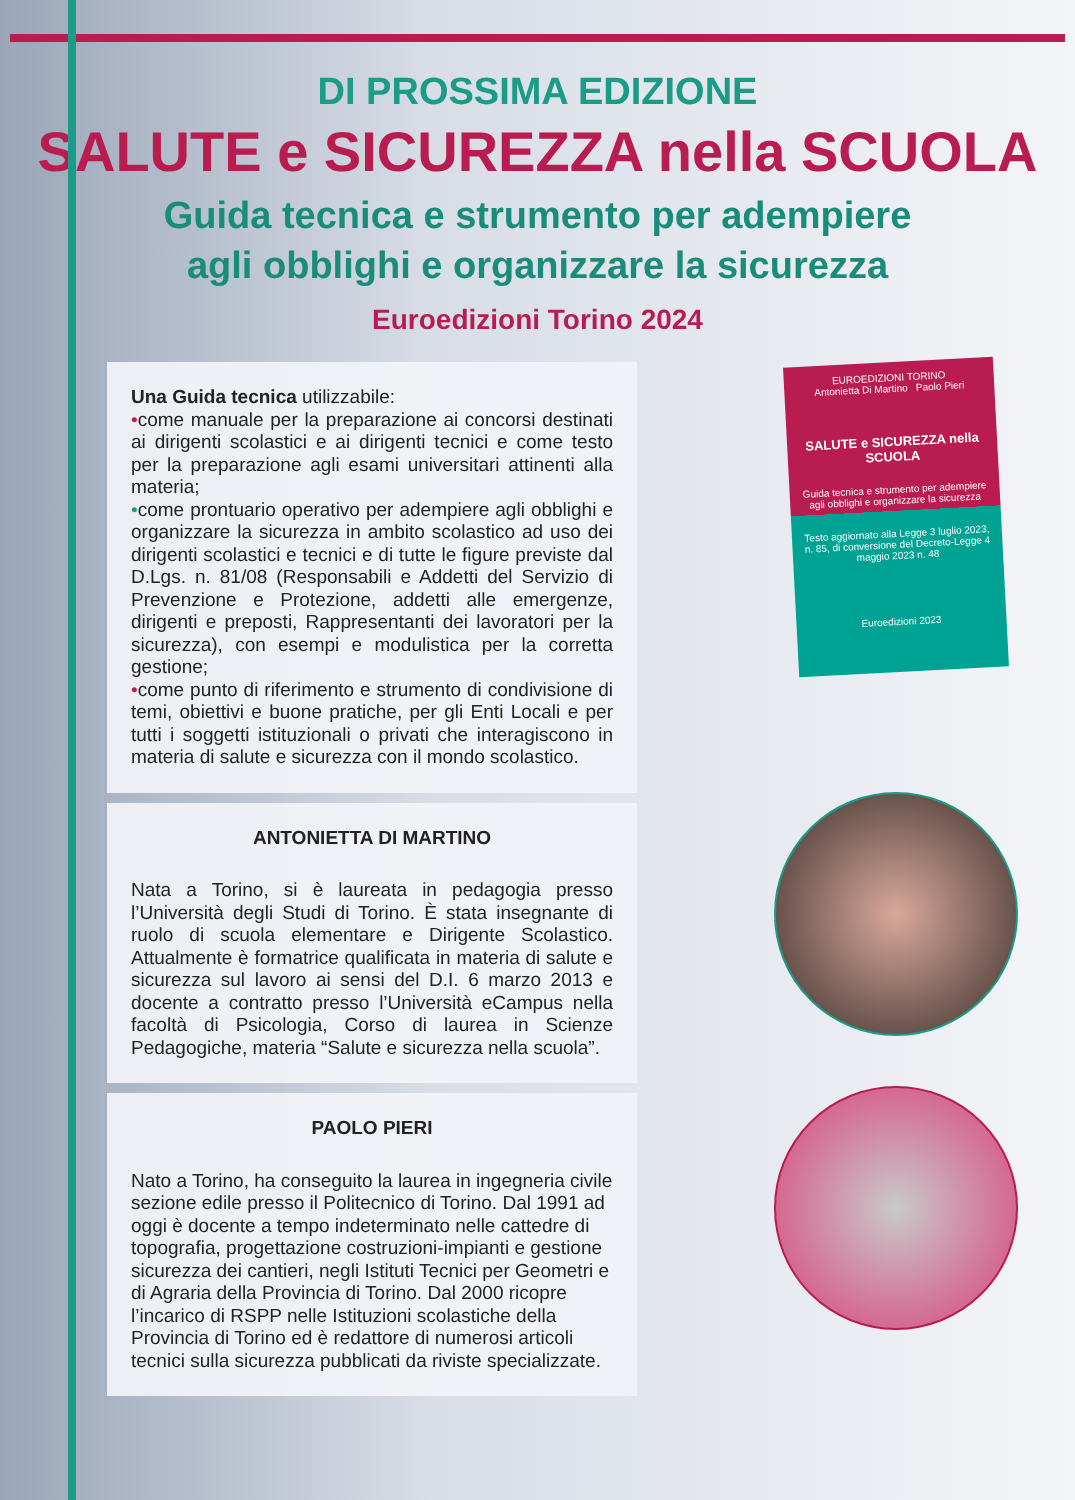DI PROSSIMA EDIZIONE
SALUTE e SICUREZZA nella SCUOLA
Guida tecnica e strumento per adempiere
agli obblighi e organizzare la sicurezza
Euroedizioni Torino 2024
Una Guida tecnica utilizzabile:
•come manuale per la preparazione ai concorsi destinati ai dirigenti scolastici e ai dirigenti tecnici e come testo per la preparazione agli esami universitari attinenti alla materia;
•come prontuario operativo per adempiere agli obblighi e organizzare la sicurezza in ambito scolastico ad uso dei dirigenti scolastici e tecnici e di tutte le figure previste dal D.Lgs. n. 81/08 (Responsabili e Addetti del Servizio di Prevenzione e Protezione, addetti alle emergenze, dirigenti e preposti, Rappresentanti dei lavoratori per la sicurezza), con esempi e modulistica per la corretta gestione;
•come punto di riferimento e strumento di condivisione di temi, obiettivi e buone pratiche, per gli Enti Locali e per tutti i soggetti istituzionali o privati che interagiscono in materia di salute e sicurezza con il mondo scolastico.
ANTONIETTA DI MARTINO
Nata a Torino, si è laureata in pedagogia presso l’Università degli Studi di Torino. È stata insegnante di ruolo di scuola elementare e Dirigente Scolastico. Attualmente è formatrice qualificata in materia di salute e sicurezza sul lavoro ai sensi del D.I. 6 marzo 2013 e docente a contratto presso l’Università eCampus nella facoltà di Psicologia, Corso di laurea in Scienze Pedagogiche, materia “Salute e sicurezza nella scuola”.
PAOLO PIERI
Nato a Torino, ha conseguito la laurea in ingegneria civile sezione edile presso il Politecnico di Torino. Dal 1991 ad oggi è docente a tempo indeterminato nelle cattedre di topografia, progettazione costruzioni-impianti e gestione sicurezza dei cantieri, negli Istituti Tecnici per Geometri e di Agraria della Provincia di Torino. Dal 2000 ricopre l’incarico di RSPP nelle Istituzioni scolastiche della Provincia di Torino ed è redattore di numerosi articoli tecnici sulla sicurezza pubblicati da riviste specializzate.
EUROEDIZIONI TORINO
Antonietta Di Martino Paolo Pieri
SALUTE e SICUREZZA nella SCUOLA
Guida tecnica e strumento per adempiere agli obblighi e organizzare la sicurezza
Testo aggiornato alla Legge 3 luglio 2023, n. 85, di conversione del Decreto-Legge 4 maggio 2023 n. 48
Euroedizioni 2023